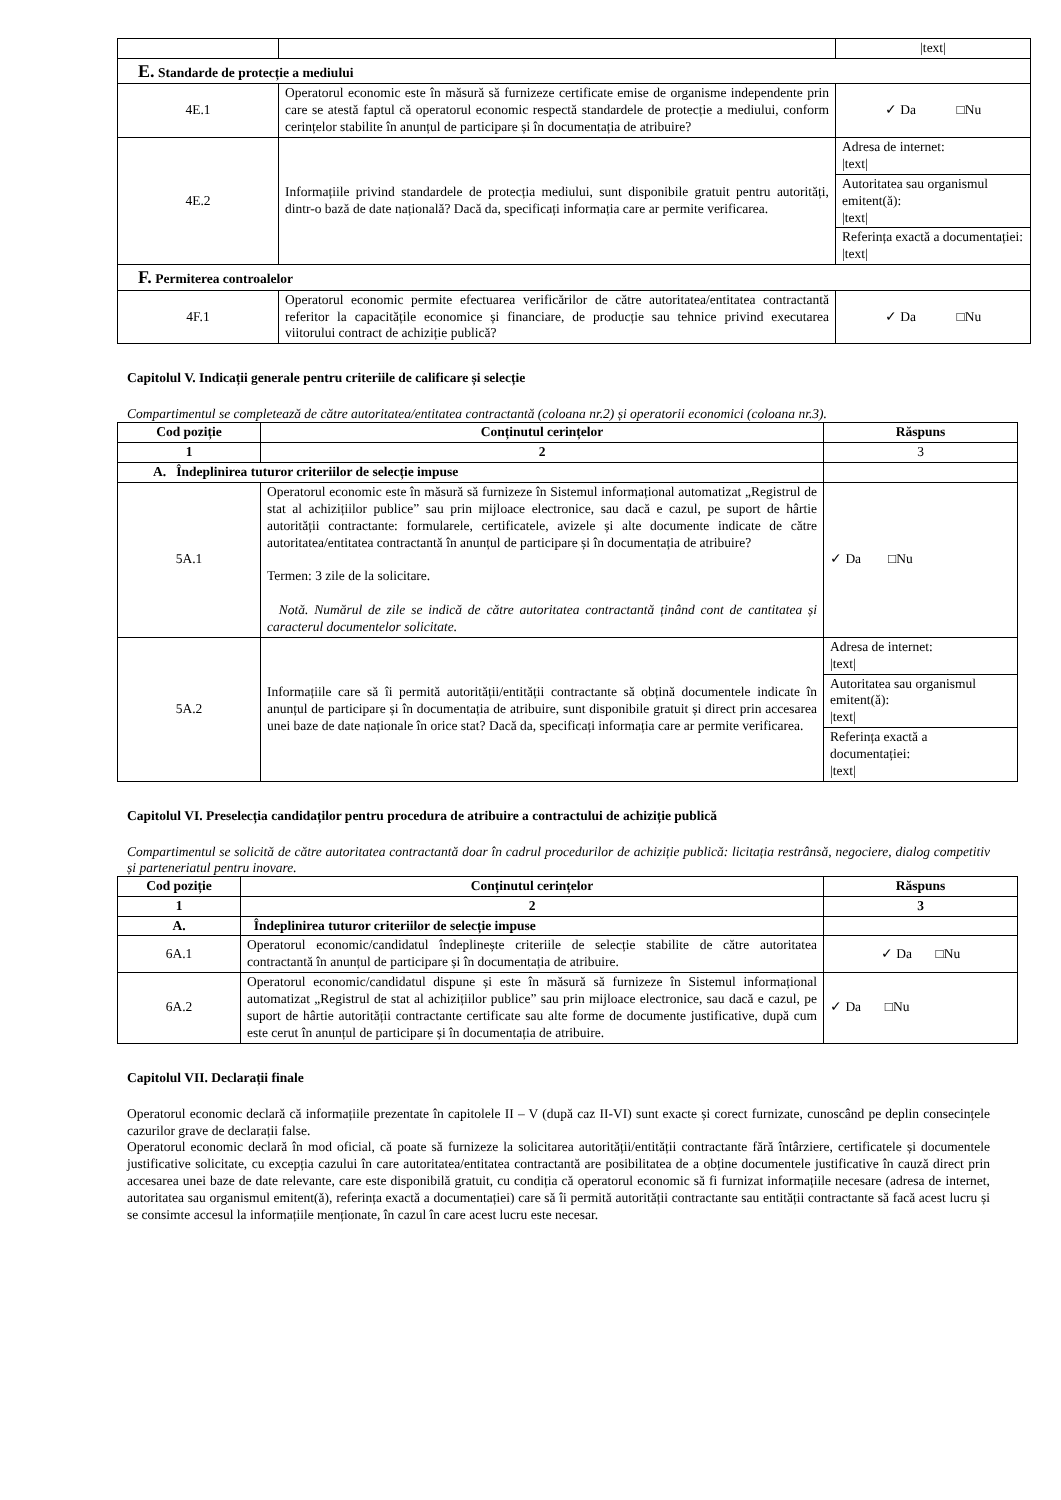| | | /text/ |
| E. Standarde de protecție a mediului | | |
| 4E.1 | Operatorul economic este în măsură să furnizeze certificate emise de organisme independente prin care se atestă faptul că operatorul economic respectă standardele de protecție a mediului, conform cerințelor stabilite în anunțul de participare și în documentația de atribuire? | ✓ Da □Nu |
| 4E.2 | Informațiile privind standardele de protecția mediului, sunt disponibile gratuit pentru autorități, dintr-o bază de date națională? Dacă da, specificați informația care ar permite verificarea. | / Adresa de internet: /text/ / / Autoritatea sau organismul emitent(ă): /text/ / / Referința exactă a documentației: /text/ / |
| F. Permiterea controalelor | | |
| 4F.1 | Operatorul economic permite efectuarea verificărilor de către autoritatea/entitatea contractantă referitor la capacitățile economice și financiare, de producție sau tehnice privind executarea viitorului contract de achiziție publică? | ✓ Da □Nu |
Capitolul V. Indicații generale pentru criteriile de calificare și selecție
Compartimentul se completează de către autoritatea/entitatea contractantă (coloana nr.2) și operatorii economici (coloana nr.3).
| Cod poziție | Conținutul cerințelor | Răspuns |
| --- | --- | --- |
| 1 | 2 | 3 |
| A. Îndeplinirea tuturor criteriilor de selecție impuse | | |
| 5A.1 | Operatorul economic este în măsură să furnizeze în Sistemul informațional automatizat „Registrul de stat al achizițiilor publice” sau prin mijloace electronice, sau dacă e cazul, pe suport de hârtie autorității contractante: formularele, certificatele, avizele și alte documente indicate de către autoritatea/entitatea contractantă în anunțul de participare și în documentația de atribuire? Termen: 3 zile de la solicitare. Notă. Numărul de zile se indică de către autoritatea contractantă ținând cont de cantitatea și caracterul documentelor solicitate. | ✓ Da □Nu |
| 5A.2 | Informațiile care să îi permită autorității/entității contractante să obțină documentele indicate în anunțul de participare și în documentația de atribuire, sunt disponibile gratuit și direct prin accesarea unei baze de date naționale în orice stat? Dacă da, specificați informația care ar permite verificarea. | / Adresa de internet: /text/ / / Autoritatea sau organismul emitent(ă): /text/ / / Referința exactă a documentației: /text/ / |
Capitolul VI. Preselecția candidaților pentru procedura de atribuire a contractului de achiziție publică
Compartimentul se solicită de către autoritatea contractantă doar în cadrul procedurilor de achiziție publică: licitația restrânsă, negociere, dialog competitiv și parteneriatul pentru inovare.
| Cod poziție | Conținutul cerințelor | Răspuns |
| --- | --- | --- |
| 1 | 2 | 3 |
| A. | Îndeplinirea tuturor criteriilor de selecție impuse | |
| 6A.1 | Operatorul economic/candidatul îndeplinește criteriile de selecție stabilite de către autoritatea contractantă în anunțul de participare și în documentația de atribuire. | ✓ Da □Nu |
| 6A.2 | Operatorul economic/candidatul dispune și este în măsură să furnizeze în Sistemul informațional automatizat „Registrul de stat al achizițiilor publice” sau prin mijloace electronice, sau dacă e cazul, pe suport de hârtie autorității contractante certificate sau alte forme de documente justificative, după cum este cerut în anunțul de participare și în documentația de atribuire. | ✓ Da □Nu |
Capitolul VII. Declarații finale
Operatorul economic declară că informațiile prezentate în capitolele II – V (după caz II-VI) sunt exacte și corect furnizate, cunoscând pe deplin consecințele cazurilor grave de declarații false.
Operatorul economic declară în mod oficial, că poate să furnizeze la solicitarea autorității/entității contractante fără întârziere, certificatele și documentele justificative solicitate, cu excepția cazului în care autoritatea/entitatea contractantă are posibilitatea de a obține documentele justificative în cauză direct prin accesarea unei baze de date relevante, care este disponibilă gratuit, cu condiția că operatorul economic să fi furnizat informațiile necesare (adresa de internet, autoritatea sau organismul emitent(ă), referința exactă a documentației) care să îi permită autorității contractante sau entității contractante să facă acest lucru și se consimte accesul la informațiile menționate, în cazul în care acest lucru este necesar.